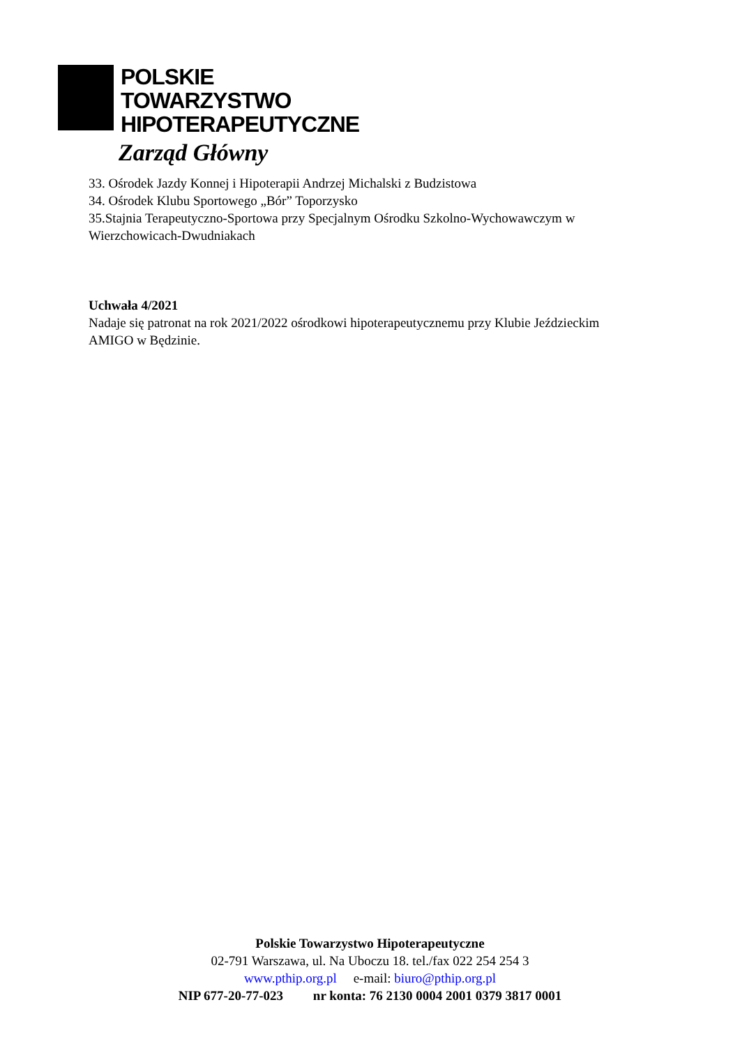POLSKIE
TOWARZYSTWO
HIPOTERAPEUTYCZNE
Zarząd Główny
33. Ośrodek Jazdy Konnej i Hipoterapii Andrzej Michalski z Budzistowa
34. Ośrodek Klubu Sportowego „Bór” Toporzysko
35.Stajnia Terapeutyczno-Sportowa przy Specjalnym Ośrodku Szkolno-Wychowawczym w Wierzchowicach-Dwudniakach
Uchwała 4/2021
Nadaje się patronat na rok 2021/2022 ośrodkowi hipoterapeutycznemu przy Klubie Jeździeckim AMIGO w Będzinie.
Polskie Towarzystwo Hipoterapeutyczne
02-791 Warszawa, ul. Na Uboczu 18. tel./fax 022 254 254 3
www.pthip.org.pl e-mail: biuro@pthip.org.pl
NIP 677-20-77-023 nr konta: 76 2130 0004 2001 0379 3817 0001